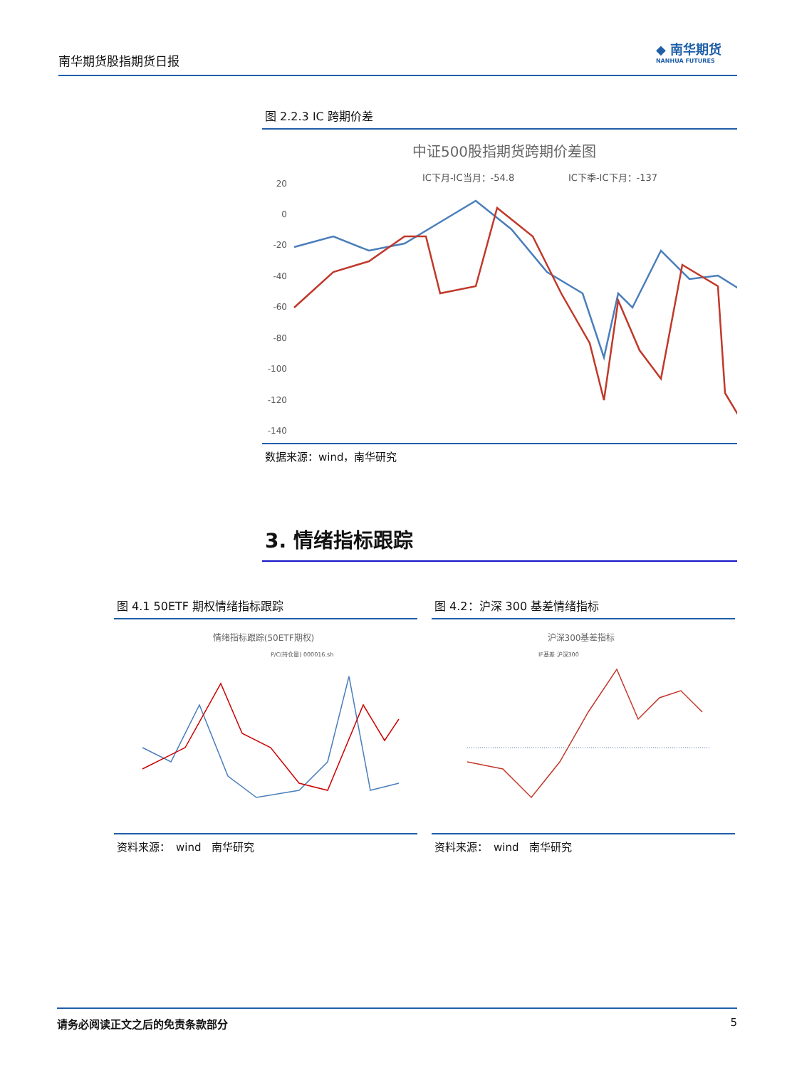南华期货股指期货日报
◆ 南华期货
NANHUA FUTURES
图 2.2.3 IC 跨期价差
中证500股指期货跨期价差图
IC下月-IC当月：-54.8
IC下季-IC下月：-137
20
0
-20
-40
-60
-80
-100
-120
-140
数据来源：wind，南华研究
3. 情绪指标跟踪
图 4.1 50ETF 期权情绪指标跟踪
情绪指标跟踪(50ETF期权)
P/C(持仓量) 000016.sh
资料来源：　wind　南华研究
图 4.2：沪深 300 基差情绪指标
沪深300基差指标
IF基差 沪深300
资料来源：　wind　南华研究
请务必阅读正文之后的免责条款部分 5